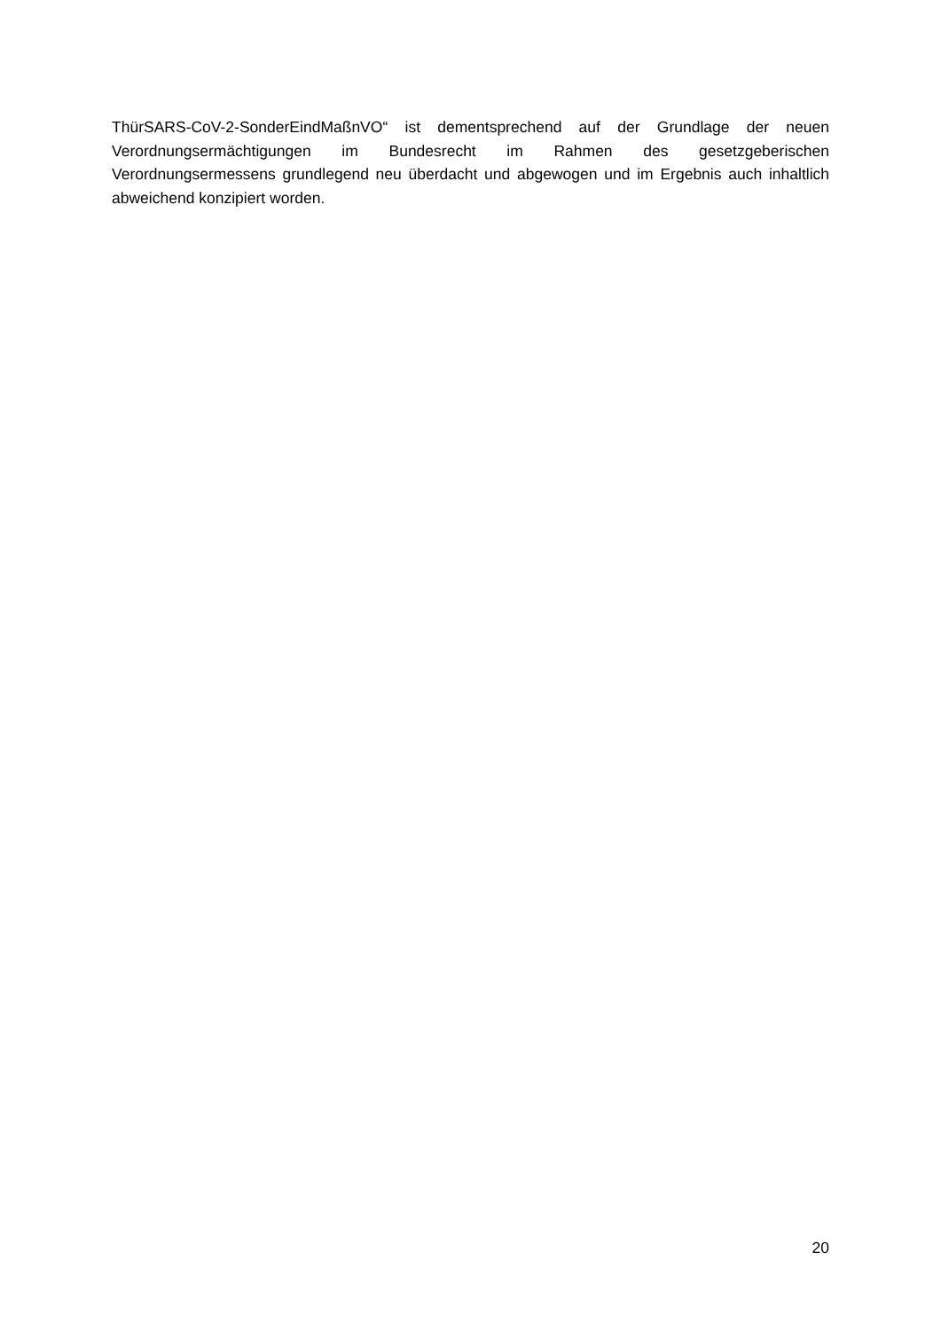ThürSARS-CoV-2-SonderEindMaßnVO“ ist dementsprechend auf der Grundlage der neuen Verordnungsermächtigungen im Bundesrecht im Rahmen des gesetzgeberischen Verordnungsermessens grundlegend neu überdacht und abgewogen und im Ergebnis auch inhaltlich abweichend konzipiert worden.
20